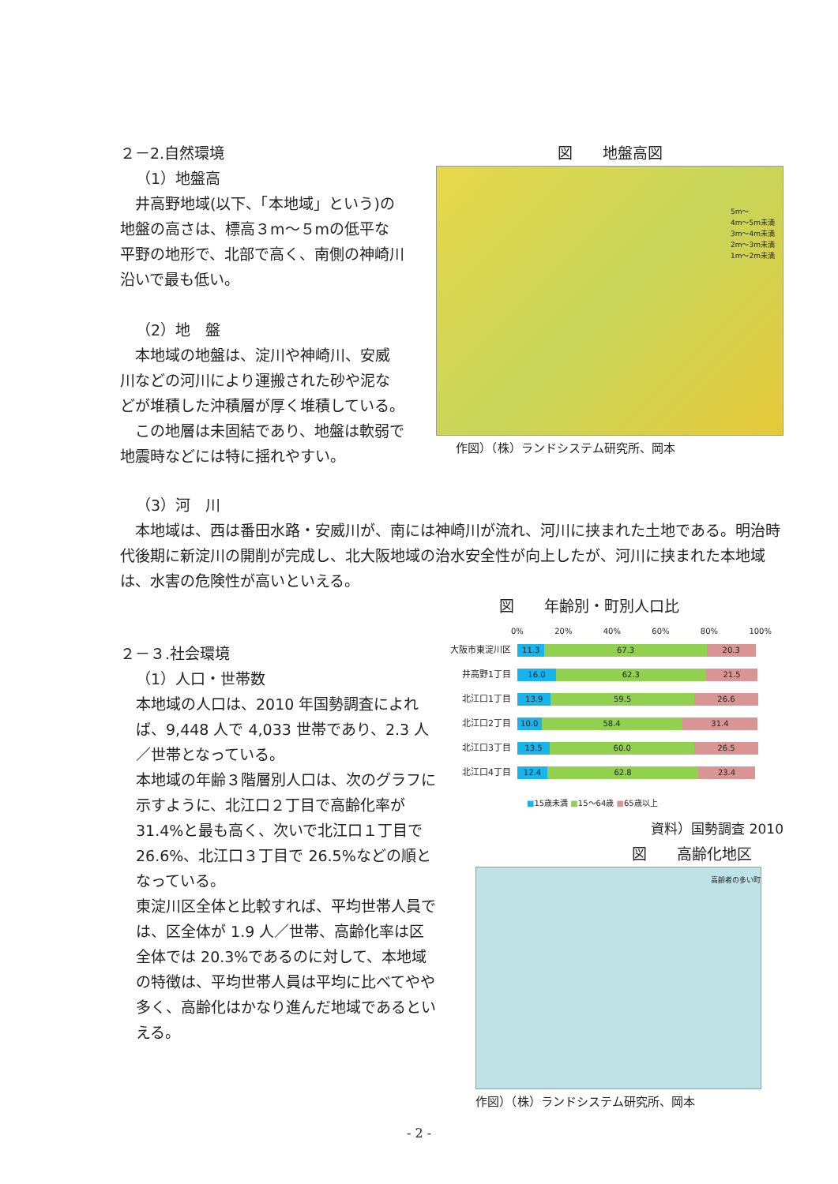２－2.自然環境
（1）地盤高
　井高野地域(以下、「本地域」という)の地盤の高さは、標高３m～５mの低平な平野の地形で、北部で高く、南側の神崎川沿いで最も低い。
（2）地　盤
　本地域の地盤は、淀川や神崎川、安威川などの河川により運搬された砂や泥などが堆積した沖積層が厚く堆積している。
　この地層は未固結であり、地盤は軟弱で地震時などには特に揺れやすい。
図　　地盤高図
5m～
4m～5m未満
3m～4m未満
2m～3m未満
1m～2m未満
作図）（株）ランドシステム研究所、岡本
（3）河　川
　本地域は、西は番田水路・安威川が、南には神崎川が流れ、河川に挟まれた土地である。明治時代後期に新淀川の開削が完成し、北大阪地域の治水安全性が向上したが、河川に挟まれた本地域は、水害の危険性が高いといえる。
２－３.社会環境
（1）人口・世帯数
本地域の人口は、2010 年国勢調査によれば、9,448 人で 4,033 世帯であり、2.3 人／世帯となっている。
本地域の年齢３階層別人口は、次のグラフに示すように、北江口２丁目で高齢化率が 31.4%と最も高く、次いで北江口１丁目で 26.6%、北江口３丁目で 26.5%などの順となっている。
東淀川区全体と比較すれば、平均世帯人員では、区全体が 1.9 人／世帯、高齢化率は区全体では 20.3%であるのに対して、本地域の特徴は、平均世帯人員は平均に比べてやや多く、高齢化はかなり進んだ地域であるといえる。
図　　年齢別・町別人口比
0% 20% 40% 60% 80% 100%
大阪市東淀川区
11.3 67.3 20.3
井高野1丁目
16.0 62.3 21.5
北江口1丁目
13.9 59.5 26.6
北江口2丁目
10.0 58.4 31.4
北江口3丁目
13.5 60.0 26.5
北江口4丁目
12.4 62.8 23.4
■15歳未満 ■15～64歳 ■65歳以上
資料）国勢調査 2010
図　　高齢化地区
高齢者の多い町
作図）（株）ランドシステム研究所、岡本
- 2 -